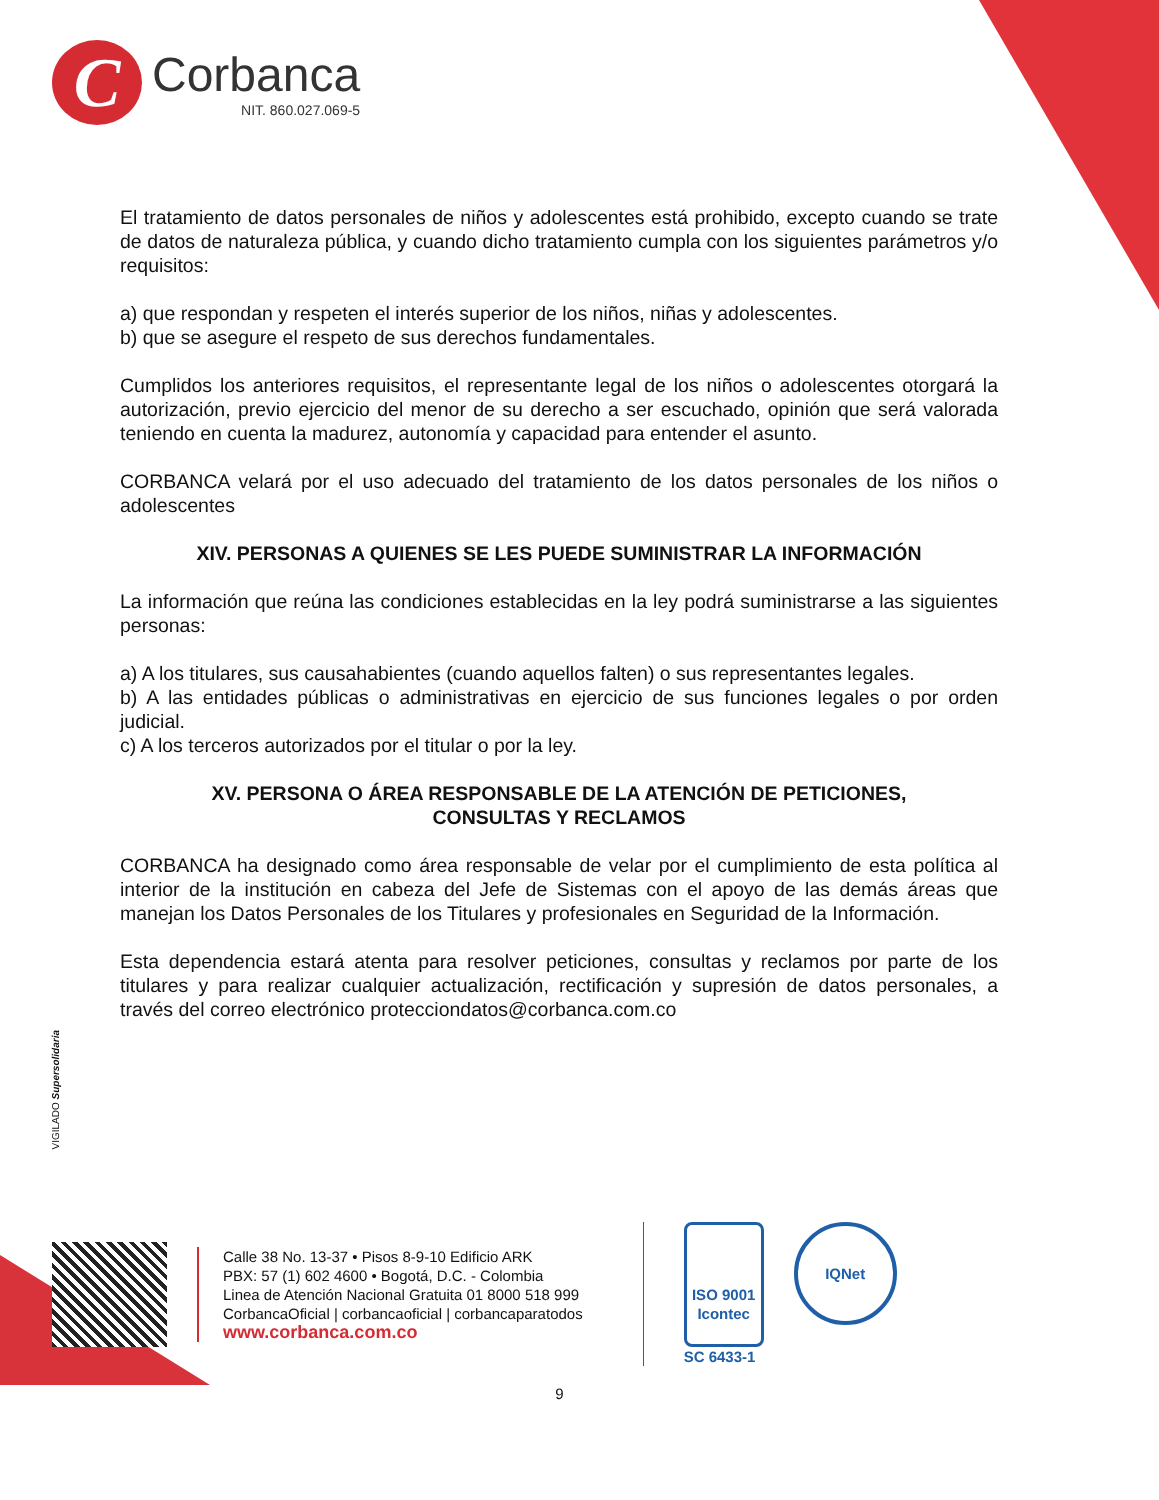C
Corbanca
NIT. 860.027.069-5
El tratamiento de datos personales de niños y adolescentes está prohibido, excepto cuando se trate de datos de naturaleza pública, y cuando dicho tratamiento cumpla con los siguientes parámetros y/o requisitos:
a) que respondan y respeten el interés superior de los niños, niñas y adolescentes.
b) que se asegure el respeto de sus derechos fundamentales.
Cumplidos los anteriores requisitos, el representante legal de los niños o adolescentes otorgará la autorización, previo ejercicio del menor de su derecho a ser escuchado, opinión que será valorada teniendo en cuenta la madurez, autonomía y capacidad para entender el asunto.
CORBANCA velará por el uso adecuado del tratamiento de los datos personales de los niños o adolescentes
XIV. PERSONAS A QUIENES SE LES PUEDE SUMINISTRAR LA INFORMACIÓN
La información que reúna las condiciones establecidas en la ley podrá suministrarse a las siguientes personas:
a) A los titulares, sus causahabientes (cuando aquellos falten) o sus representantes legales.
b) A las entidades públicas o administrativas en ejercicio de sus funciones legales o por orden judicial.
c) A los terceros autorizados por el titular o por la ley.
XV. PERSONA O ÁREA RESPONSABLE DE LA ATENCIÓN DE PETICIONES,
CONSULTAS Y RECLAMOS
CORBANCA ha designado como área responsable de velar por el cumplimiento de esta política al interior de la institución en cabeza del Jefe de Sistemas con el apoyo de las demás áreas que manejan los Datos Personales de los Titulares y profesionales en Seguridad de la Información.
Esta dependencia estará atenta para resolver peticiones, consultas y reclamos por parte de los titulares y para realizar cualquier actualización, rectificación y supresión de datos personales, a través del correo electrónico protecciondatos@corbanca.com.co
VIGILADO Supersolidaria
Calle 38 No. 13-37 • Pisos 8-9-10 Edificio ARK
PBX: 57 (1) 602 4600 • Bogotá, D.C. - Colombia
Linea de Atención Nacional Gratuita 01 8000 518 999
CorbancaOficial | corbancaoficial | corbancaparatodos
www.corbanca.com.co
ISO 9001
Icontec
SC 6433-1
IQNet
9